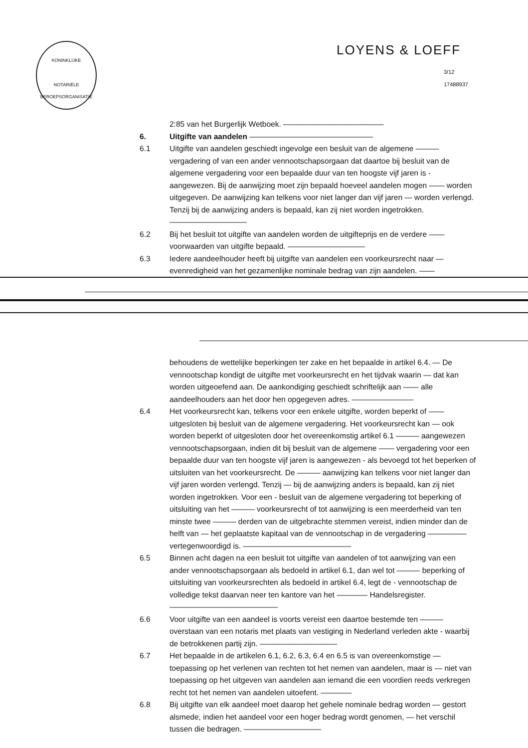KONINKLIJKE
NOTARIËLE
BEROEPSORGANISATIE
LOYENS & LOEFF
3/12
17488937
2:85 van het Burgerlijk Wetboek. —————————————
6. Uitgifte van aandelen ————————————————
6.1 Uitgifte van aandelen geschiedt ingevolge een besluit van de algemene ——— vergadering of van een ander vennootschapsorgaan dat daartoe bij besluit van de algemene vergadering voor een bepaalde duur van ten hoogste vijf jaren is - aangewezen. Bij de aanwijzing moet zijn bepaald hoeveel aandelen mogen —— worden uitgegeven. De aanwijzing kan telkens voor niet langer dan vijf jaren — worden verlengd. Tenzij bij de aanwijzing anders is bepaald, kan zij niet worden ingetrokken. ——————————
6.2 Bij het besluit tot uitgifte van aandelen worden de uitgifteprijs en de verdere —— voorwaarden van uitgifte bepaald. ——————————
6.3 Iedere aandeelhouder heeft bij uitgifte van aandelen een voorkeursrecht naar — evenredigheid van het gezamenlijke nominale bedrag van zijn aandelen. ——
behoudens de wettelijke beperkingen ter zake en het bepaalde in artikel 6.4. — De vennootschap kondigt de uitgifte met voorkeursrecht en het tijdvak waarin — dat kan worden uitgeoefend aan. De aankondiging geschiedt schriftelijk aan —— alle aandeelhouders aan het door hen opgegeven adres. ————————
6.4 Het voorkeursrecht kan, telkens voor een enkele uitgifte, worden beperkt of —— uitgesloten bij besluit van de algemene vergadering. Het voorkeursrecht kan — ook worden beperkt of uitgesloten door het overeenkomstig artikel 6.1 ——— aangewezen vennootschapsorgaan, indien dit bij besluit van de algemene —— vergadering voor een bepaalde duur van ten hoogste vijf jaren is aangewezen - als bevoegd tot het beperken of uitsluiten van het voorkeursrecht. De ——— aanwijzing kan telkens voor niet langer dan vijf jaren worden verlengd. Tenzij — bij de aanwijzing anders is bepaald, kan zij niet worden ingetrokken. Voor een - besluit van de algemene vergadering tot beperking of uitsluiting van het ——— voorkeursrecht of tot aanwijzing is een meerderheid van ten minste twee ——— derden van de uitgebrachte stemmen vereist, indien minder dan de helft van — het geplaatste kapitaal van de vennootschap in de vergadering ————— vertegenwoordigd is. ——————————————
6.5 Binnen acht dagen na een besluit tot uitgifte van aandelen of tot aanwijzing van een ander vennootschapsorgaan als bedoeld in artikel 6.1, dan wel tot ——— beperking of uitsluiting van voorkeursrechten als bedoeld in artikel 6.4, legt de - vennootschap de volledige tekst daarvan neer ten kantore van het ———— Handelsregister. ——————————————
6.6 Voor uitgifte van een aandeel is voorts vereist een daartoe bestemde ten ——— overstaan van een notaris met plaats van vestiging in Nederland verleden akte - waarbij de betrokkenen partij zijn. ——————————
6.7 Het bepaalde in de artikelen 6.1, 6.2, 6.3, 6.4 en 6.5 is van overeenkomstige — toepassing op het verlenen van rechten tot het nemen van aandelen, maar is — niet van toepassing op het uitgeven van aandelen aan iemand die een voordien reeds verkregen recht tot het nemen van aandelen uitoefent. ————
6.8 Bij uitgifte van elk aandeel moet daarop het gehele nominale bedrag worden — gestort alsmede, indien het aandeel voor een hoger bedrag wordt genomen, — het verschil tussen die bedragen. ——————————